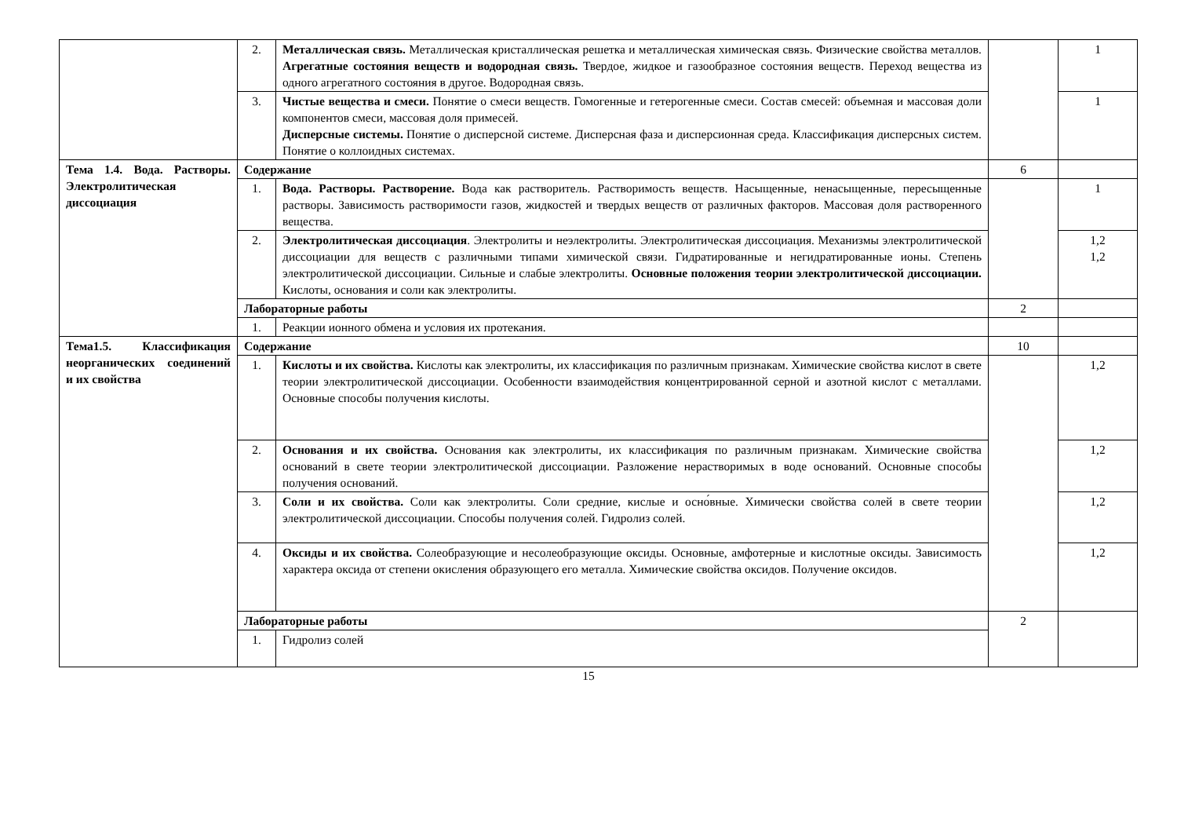| | 2. | Металлическая связь. Металлическая кристаллическая решетка и металлическая химическая связь. Физические свойства металлов. Агрегатные состояния веществ и водородная связь. Твердое, жидкое и газообразное состояния веществ. Переход вещества из одного агрегатного состояния в другое. Водородная связь. | | 1 |
| | 3. | Чистые вещества и смеси. Понятие о смеси веществ. Гомогенные и гетерогенные смеси. Состав смесей: объемная и массовая доли компонентов смеси, массовая доля примесей. Дисперсные системы. Понятие о дисперсной системе. Дисперсная фаза и дисперсионная среда. Классификация дисперсных систем. Понятие о коллоидных системах. | | 1 |
| Тема 1.4. Вода. Растворы. Электролитическая диссоциация | Содержание | | 6 | |
| | 1. | Вода. Растворы. Растворение. Вода как растворитель. Растворимость веществ. Насыщенные, ненасыщенные, пересыщенные растворы. Зависимость растворимости газов, жидкостей и твердых веществ от различных факторов. Массовая доля растворенного вещества. | | 1 |
| | 2. | Электролитическая диссоциация . Электролиты и неэлектролиты. Электролитическая диссоциация. Механизмы электролитической диссоциации для веществ с различными типами химической связи. Гидратированные и негидратированные ионы. Степень электролитической диссоциации. Сильные и слабые электролиты. Основные положения теории электролитической диссоциации. Кислоты, основания и соли как электролиты. | | 1,2 1,2 |
| | Лабораторные работы | | 2 | |
| | 1. | Реакции ионного обмена и условия их протекания. | | |
| Тема1.5. Классификация неорганических соединений и их свойства | Содержание | | 10 | |
| | 1. | Кислоты и их свойства. Кислоты как электролиты, их классификация по различным признакам. Химические свойства кислот в свете теории электролитической диссоциации. Особенности взаимодействия концентрированной серной и азотной кислот с металлами. Основные способы получения кислоты. | | 1,2 |
| | 2. | Основания и их свойства. Основания как электролиты, их классификация по различным признакам. Химические свойства оснований в свете теории электролитической диссоциации. Разложение нерастворимых в воде оснований. Основные способы получения оснований. | | 1,2 |
| | 3. | Соли и их свойства. Соли как электролиты. Соли средние, кислые и осно́вные. Химически свойства солей в свете теории электролитической диссоциации. Способы получения солей. Гидролиз солей. | | 1,2 |
| | 4. | Оксиды и их свойства. Солеобразующие и несолеобразующие оксиды. Основные, амфотерные и кислотные оксиды. Зависимость характера оксида от степени окисления образующего его металла. Химические свойства оксидов. Получение оксидов. | | 1,2 |
| | Лабораторные работы | | 2 | |
| | 1. | Гидролиз солей | | |
15